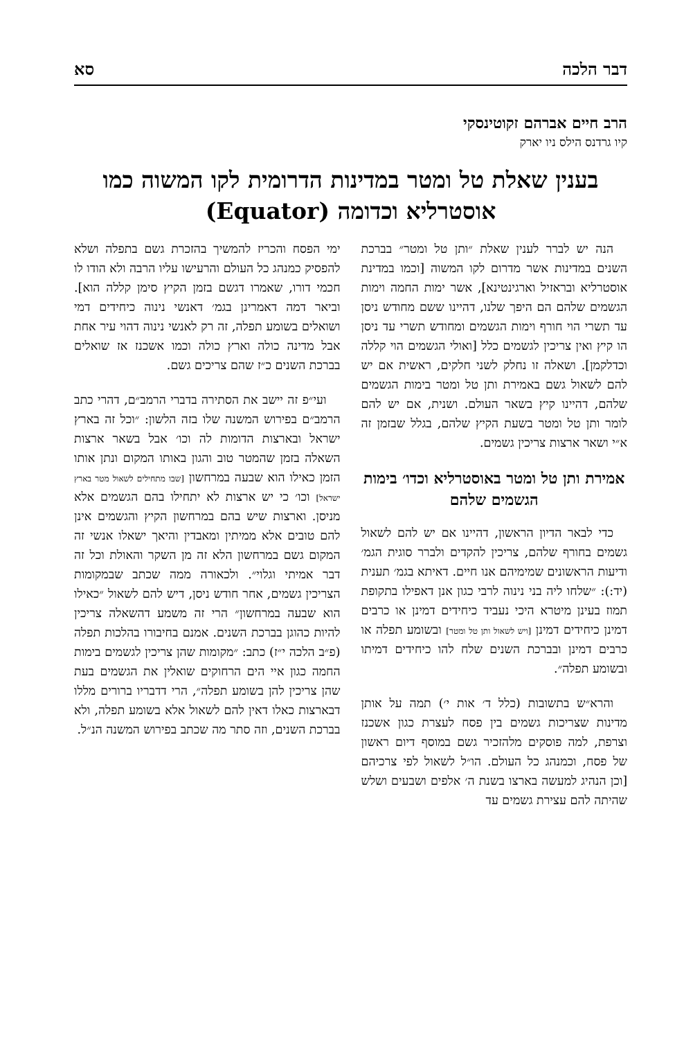דבר הלכה סא
הרב חיים אברהם זקוטינסקי
קיו גרדנס הילס ניו יארק
בענין שאלת טל ומטר במדינות הדרומית לקו המשוה כמו אוסטרליא וכדומה (Equator)
הנה יש לברר לענין שאלת ״ותן טל ומטר״ בברכת השנים במדינות אשר מדרום לקו המשוה [וכמו במדינת אוסטרליא ובראזיל וארגינטינא], אשר ימות החמה וימות הגשמים שלהם הם היפך שלנו, דהיינו ששם מחודש ניסן עד תשרי הוי חורף וימות הגשמים ומחודש תשרי עד ניסן הו קיץ ואין צריכין לגשמים כלל [ואולי הגשמים הוי קללה וכדלקמן]. ושאלה זו נחלק לשני חלקים, ראשית אם יש להם לשאול גשם באמירת ותן טל ומטר בימות הגשמים שלהם, דהיינו קיץ בשאר העולם. ושנית, אם יש להם לומר ותן טל ומטר בשעת הקיץ שלהם, בגלל שבזמן זה א״י ושאר ארצות צריכין גשמים.
אמירת ותן טל ומטר באוסטרליא וכדו׳ בימות הגשמים שלהם
כדי לבאר הדיון הראשון, דהיינו אם יש להם לשאול גשמים בחורף שלהם, צריכין להקדים ולברר סוגית הגמ׳ ודיעות הראשונים שמימיהם אנו חיים. דאיתא בגמ׳ תענית (יד:): ״שלחו ליה בני נינוה לרבי כגון אנן דאפילו בתקופת תמוז בעינן מיטרא היכי נעביד כיחידים דמינן או כרבים דמינן כיחידים דמינן [ויש לשאול ותן טל ומטר] ובשומע תפלה או כרבים דמינן ובברכת השנים שלח להו כיחידים דמיתו ובשומע תפלה״.
והרא״ש בתשובות (כלל ד׳ אות י׳) תמה על אותן מדינות שצריכות גשמים בין פסח לעצרת כגון אשכנז וצרפת, למה פוסקים מלהזכיר גשם במוסף דיום ראשון של פסח, וכמנהג כל העולם. הו״ל לשאול לפי צרכיהם [וכן הנהיג למעשה בארצו בשנת ה׳ אלפים ושבעים ושלש שהיתה להם עצירת גשמים עד
ימי הפסח והכריז להמשיך בהזכרת גשם בתפלה ושלא להפסיק כמנהג כל העולם והרעישו עליו הרבה ולא הודו לו חכמי דורו, שאמרו דגשם בזמן הקיץ סימן קללה הוא]. וביאר דמה דאמרינן בגמ׳ דאנשי נינוה כיחידים דמי ושואלים בשומע תפלה, זה רק לאנשי נינוה דהוי עיר אחת אבל מדינה כולה וארץ כולה וכמו אשכנז אז שואלים בברכת השנים כ״ז שהם צריכים גשם.
ועי״פ זה יישב את הסתירה בדברי הרמב״ם, דהרי כתב הרמב״ם בפירוש המשנה שלו בזה הלשון: ״וכל זה בארץ ישראל ובארצות הדומות לה וכו׳ אבל בשאר ארצות השאלה בזמן שהמטר טוב והגון באותו המקום ונתן אותו הזמן כאילו הוא שבעה במרחשון [שבו מתחילים לשאול מטר בארץ ישראל] וכו׳ כי יש ארצות לא יתחילו בהם הגשמים אלא מניסן. וארצות שיש בהם במרחשון הקיץ והגשמים אינן להם טובים אלא ממיתין ומאבדין והיאך ישאלו אנשי זה המקום גשם במרחשון הלא זה מן השקר והאולת וכל זה דבר אמיתי וגלוי״. ולכאורה ממה שכתב שבמקומות הצריכין גשמים, אחר חודש ניסן, דיש להם לשאול ״כאילו הוא שבעה במרחשון״ הרי זה משמע דהשאלה צריכין להיות כהוגן בברכת השנים. אמנם בחיבורו בהלכות תפלה (פ״ב הלכה י״ז) כתב: ״מקומות שהן צריכין לגשמים בימות החמה כגון איי הים הרחוקים שואלין את הגשמים בעת שהן צריכין להן בשומע תפלה״, הרי דדבריו ברורים מללו דבארצות כאלו דאין להם לשאול אלא בשומע תפלה, ולא בברכת השנים, וזה סתר מה שכתב בפירוש המשנה הנ״ל.